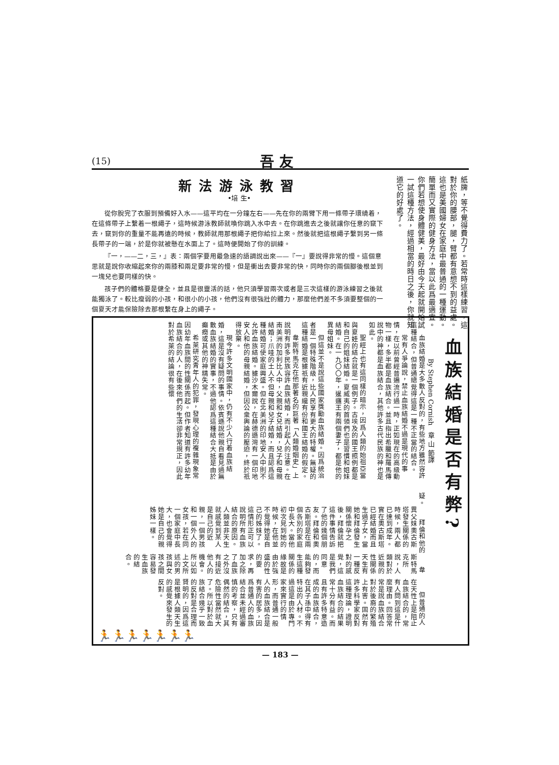(15) 吾 友
紙牌，等不覺得費力了。若常時這樣練習，這對於你的腰部，腿，臂都有意想不到的益處。這也是美國婦女在家庭中最普通的一種運動。簡單而又實際的健身方法，當以此爲最適宜。你們若想使身體健美，最好由今天起就開始試一試這種方法，經過相當的時日之後，你就知道它的好處了。
新法游泳教習
•培 生•
從你脫完了衣服到預備好入水——這平均在一分鐘左右——先在你的兩臂下用一條帶子環繞着，在這條帶子上繫着一根繩子，這時候游泳教師就喚你跳入水中去。在你跳進去之後就讓你任意的竄下去，竄到你的重量不能再遠的時候，教師就用那根繩子把你給拉上來。然後就把這根繩子繫到另一條長帶子的一端，於是你就被懸在水面上了。這時便開始了你的訓練。
『一，——二，三，』表：兩個字要用最急速的語調說出來——『一』要說得非常的慢。這個意思就是說你收縮起來你的兩膝和兩足要非常的慢，但是衝出去要非常的快，同時你的兩個腳後根並到一塊兒也要同樣的快。
孩子們的體格要是健全，並且是很靈活的話，他只須學習兩次或者是三次這樣的游泳練習之後就能獨泳了。較比瘦弱的小孩，和很小的小孩，他們沒有很強壯的體力，那麼他們差不多須要整個的一個夏天才能保險除去那根繫在身上的繩子。
血族結婚是否有弊?
By Stephen Cornish　章 山 節譯
血族結婚是大多數人反對的，有些地方雖然容許這種結合，但普通總覺得這是一種不正當的結合。
常有人爭論說，禁止血族結婚不過是現代的事情，在以前曾經普遍流行過一時，正如現在的高級動物一樣，多半都是血族結合。並且指出希臘和羅馬傳說中的神都是血族結合，其他許多古代民族的神也是如此。
聖經上也有這同樣的暗示，因爲人類的始祖亞當與夏娃的結合就是一個例子。古埃及的國王照例都是和自己的姐妹結婚。夏威夷的首領們也是習慣和姐妹結婚。在一九〇〇年，暹邏王有兩個妻子，都是他的異母姐妹。
但這並不是說這些國家獎勵血族結婚。因爲統治者是一個特殊階級，比人民享有更大的特權。無疑的這種結婚是根據祇有近親纔有份和國王結婚的假定。
韋斯特馬克在他那著名的巨著「人類婚姻史」上說明有許多民族容許血族結婚，而引起人的注意。在南美洲的加利比人中，父親和女兒結婚，兒子和母親結婚；爪哇的土人不但母親和兒子結婚，而且認爲這種結婚可使家庭興盛。但在北美洲的印地安人中則不允許血族結婚。據沙木爾說，在赫德遜灣有一個印地安人和他的母親結婚，但因公衆輿論的壓迫，終於祇得放棄。
現今許多文明國家中，仍有不少人行着血族結婚，這是沒有疑問的事情。依賓遜說他親自看見過無數血族結婚的實事，不過他認爲這種結合大抵是由於癲癇或其他的神精失常。
希萊研究青年人的犯罪，發現心理的複雜現象常因幼年血族間的性關係而起。但作者知道有許多幼年血族結合的人，在後來他們的生活卻非常規正，因此對於希萊的結論很有些懷
疑。
拜倫和他的異父妹奧古斯塔發生關係的時候，兩人都已達到成年。實在奧古斯塔已經結婚而且生過子女，當她和拜倫發生關係懷孕之後，拜倫就把這件事情告訴了他的幾個朋友。拜倫和奧古斯塔是在兩個各別的家庭中長大。當他初次見到她的時候，在他並不覺得她是自己的姊妹了。這情形正可以說明所有血族結合的原因。人類並非天生就感覺到某人是自己的近親，一個男孩和一個外人的女孩，若在同一個家庭中長大，也會覺得她是自己的親姊妹一樣。
韋斯特馬克所說，人類對於近親的性關係天生有一種反對的感覺，這是我們同意的，而能夠發生這種關係的緣故是由於強盛的性的要求，再加之除了血族之外沒有接近他人的機會。所以如上文所述的男孩與女孩之間容易發生血族的結合。
但普通的人在天性上是阻止血族結合的，常有人問到這是什麼理由。回答常常是說血族結合對於後裔的繁殖上有害。固然有許多科學家反對這種理論，證明血族結合的結果常十分有益。而且有許多特意造成的血族結合，在其子孫中得有特出的人材。不過這是由於專門家來實行的情形，而普通一般人的血族結合是有害的居多，因爲普通人的血族結合並未經過審慎的考察，只有偶然的結合，其危險性當然就大了。所以對於血族結合幾乎一致的反對是合理而賢明的，因爲這是根據人類天生的感覺來發生的反對。
🏃🏃🏃🏃🏃🏃🏃
— 183 —